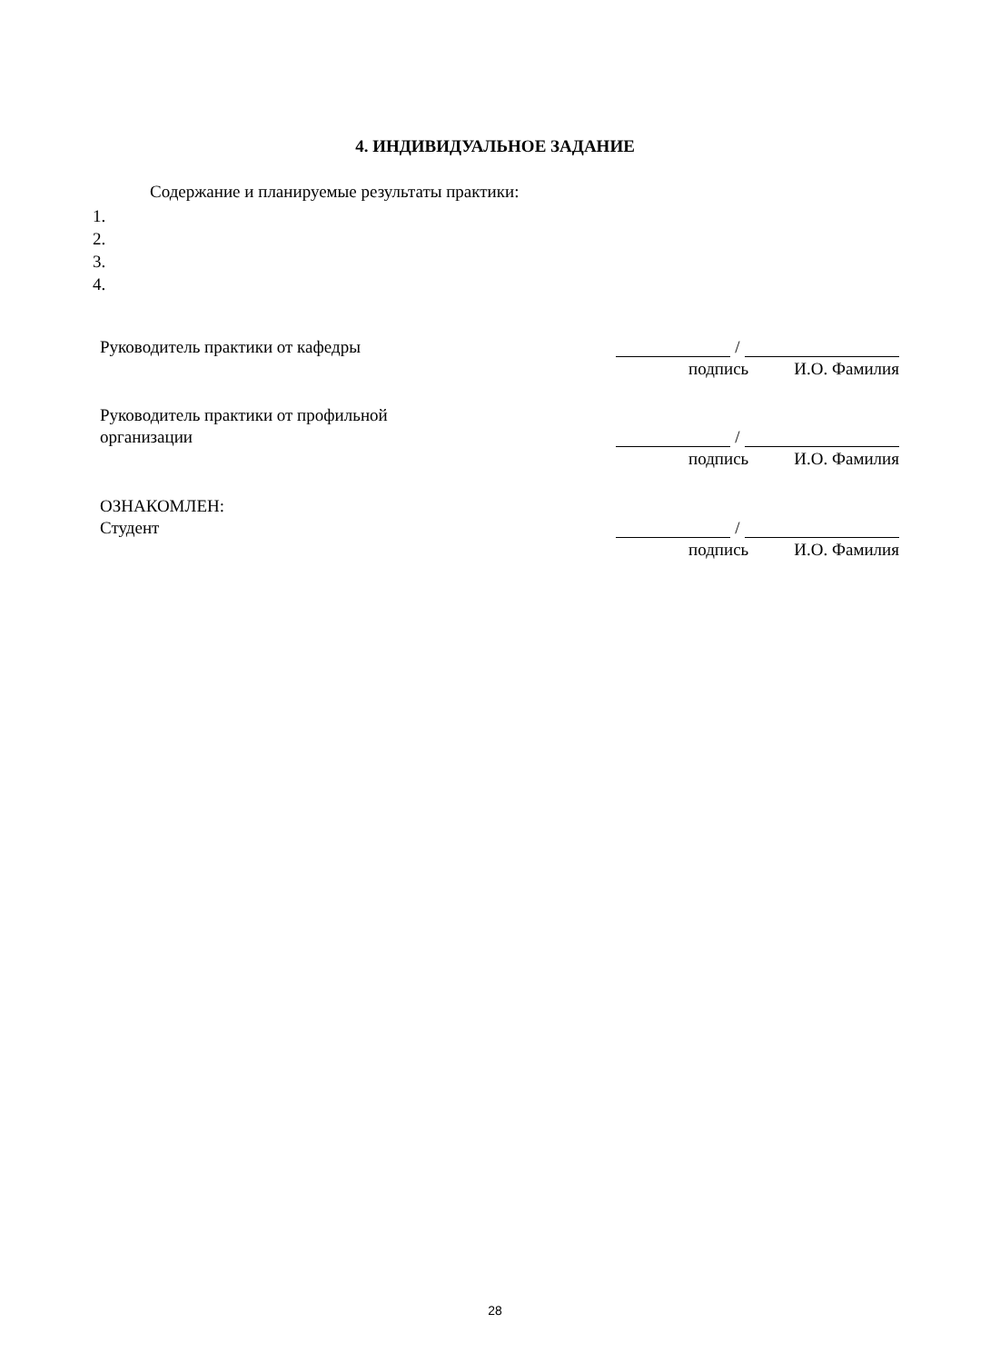4. ИНДИВИДУАЛЬНОЕ ЗАДАНИЕ
Содержание и планируемые результаты практики:
1.
2.
3.
4.
Руководитель практики от кафедры
/
подпись И.О. Фамилия
Руководитель практики от профильной
организации
/
подпись И.О. Фамилия
ОЗНАКОМЛЕН:
Студент
/
подпись И.О. Фамилия
28